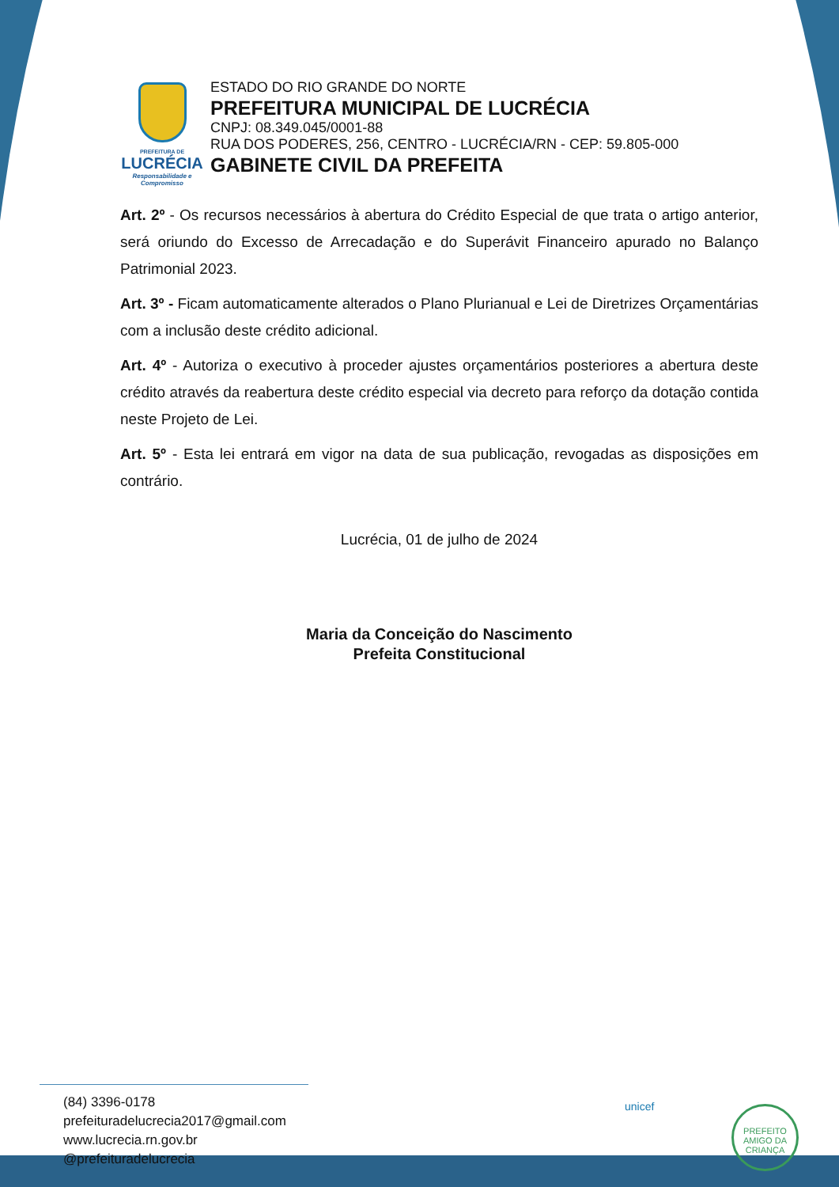PREFEITURA DE
LUCRÉCIA
Responsabilidade e Compromisso
ESTADO DO RIO GRANDE DO NORTE
PREFEITURA MUNICIPAL DE LUCRÉCIA
CNPJ: 08.349.045/0001-88
RUA DOS PODERES, 256, CENTRO - LUCRÉCIA/RN - CEP: 59.805-000
GABINETE CIVIL DA PREFEITA
Art. 2º - Os recursos necessários à abertura do Crédito Especial de que trata o artigo anterior, será oriundo do Excesso de Arrecadação e do Superávit Financeiro apurado no Balanço Patrimonial 2023.
Art. 3º - Ficam automaticamente alterados o Plano Plurianual e Lei de Diretrizes Orçamentárias com a inclusão deste crédito adicional.
Art. 4º - Autoriza o executivo à proceder ajustes orçamentários posteriores a abertura deste crédito através da reabertura deste crédito especial via decreto para reforço da dotação contida neste Projeto de Lei.
Art. 5º - Esta lei entrará em vigor na data de sua publicação, revogadas as disposições em contrário.
Lucrécia, 01 de julho de 2024
Maria da Conceição do Nascimento
Prefeita Constitucional
(84) 3396-0178
prefeituradelucrecia2017@gmail.com
www.lucrecia.rn.gov.br
@prefeituradelucrecia
unicef
PREFEITO AMIGO DA CRIANÇA